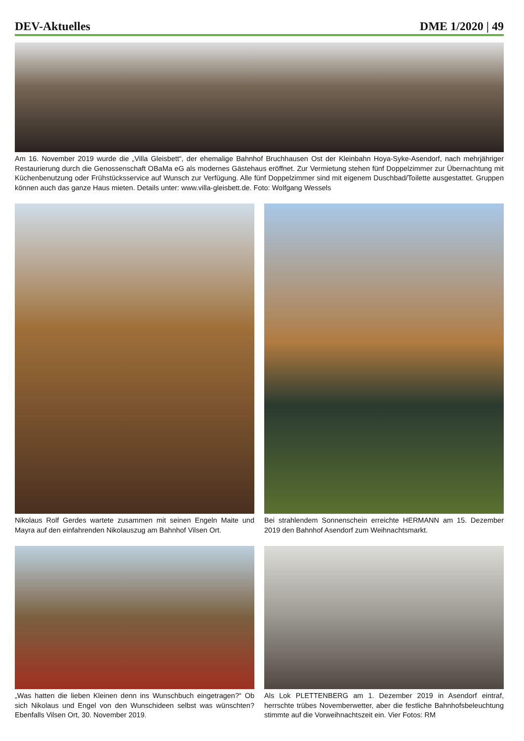DEV-Aktuelles DME 1/2020 | 49
Am 16. November 2019 wurde die „Villa Gleisbett“, der ehemalige Bahnhof Bruchhausen Ost der Kleinbahn Hoya-Syke-Asendorf, nach mehrjähriger Restaurierung durch die Genossenschaft OBaMa eG als modernes Gästehaus eröffnet. Zur Vermietung stehen fünf Doppelzimmer zur Übernachtung mit Küchenbenutzung oder Frühstücksservice auf Wunsch zur Verfügung. Alle fünf Doppelzimmer sind mit eigenem Duschbad/Toilette ausgestattet. Gruppen können auch das ganze Haus mieten. Details unter: www.villa-gleisbett.de. Foto: Wolfgang Wessels
Nikolaus Rolf Gerdes wartete zusammen mit seinen Engeln Maite und Mayra auf den einfahrenden Nikolauszug am Bahnhof Vilsen Ort.
Bei strahlendem Sonnenschein erreichte HERMANN am 15. Dezember 2019 den Bahnhof Asendorf zum Weihnachtsmarkt.
„Was hatten die lieben Kleinen denn ins Wunschbuch eingetragen?“ Ob sich Nikolaus und Engel von den Wunschideen selbst was wünschten? Ebenfalls Vilsen Ort, 30. November 2019.
Als Lok PLETTENBERG am 1. Dezember 2019 in Asendorf eintraf, herrschte trübes Novemberwetter, aber die festliche Bahnhofsbeleuchtung stimmte auf die Vorweihnachtszeit ein. Vier Fotos: RM